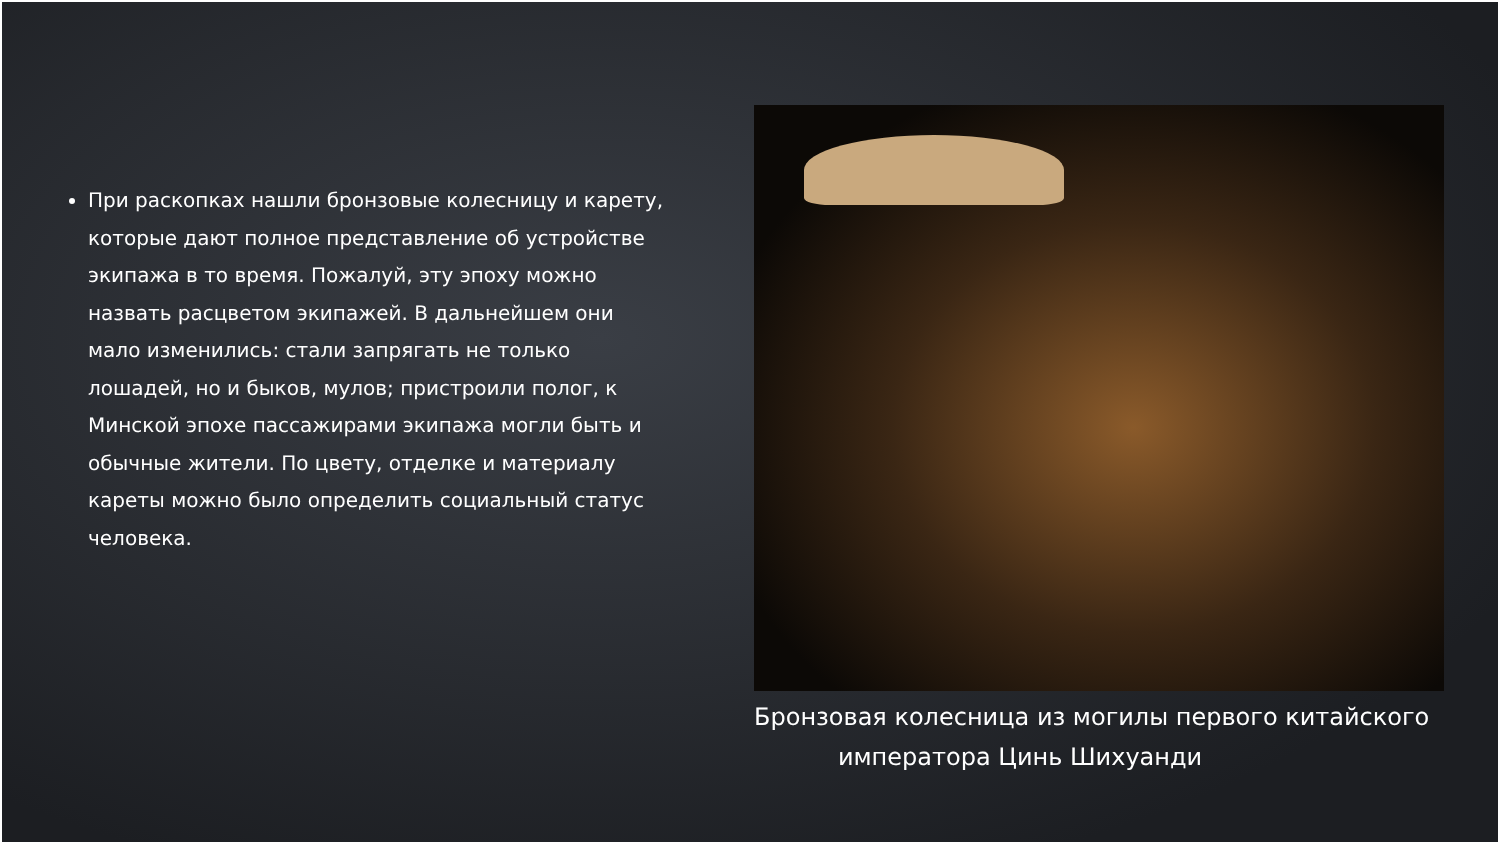При раскопках нашли бронзовые колесницу и карету, которые дают полное представление об устройстве экипажа в то время. Пожалуй, эту эпоху можно назвать расцветом экипажей. В дальнейшем они мало изменились: стали запрягать не только лошадей, но и быков, мулов; пристроили полог, к Минской эпохе пассажирами экипажа могли быть и обычные жители. По цвету, отделке и материалу кареты можно было определить социальный статус человека.
Бронзовая колесница из могилы первого китайского императора Цинь Шихуанди